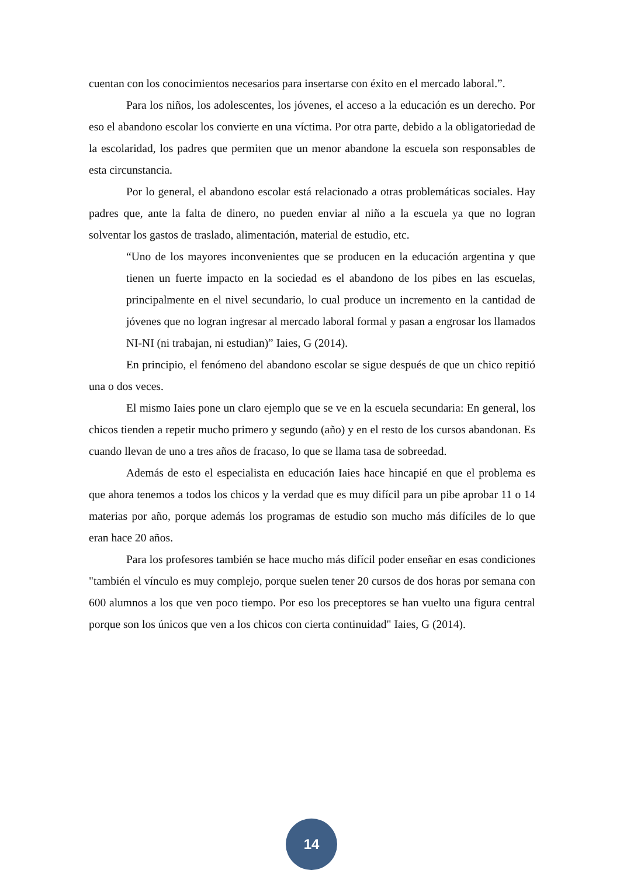cuentan con los conocimientos necesarios para insertarse con éxito en el mercado laboral.”.
Para los niños, los adolescentes, los jóvenes, el acceso a la educación es un derecho. Por eso el abandono escolar los convierte en una víctima. Por otra parte, debido a la obligatoriedad de la escolaridad, los padres que permiten que un menor abandone la escuela son responsables de esta circunstancia.
Por lo general, el abandono escolar está relacionado a otras problemáticas sociales. Hay padres que, ante la falta de dinero, no pueden enviar al niño a la escuela ya que no logran solventar los gastos de traslado, alimentación, material de estudio, etc.
“Uno de los mayores inconvenientes que se producen en la educación argentina y que tienen un fuerte impacto en la sociedad es el abandono de los pibes en las escuelas, principalmente en el nivel secundario, lo cual produce un incremento en la cantidad de jóvenes que no logran ingresar al mercado laboral formal y pasan a engrosar los llamados NI-NI (ni trabajan, ni estudian)” Iaies, G (2014).
En principio, el fenómeno del abandono escolar se sigue después de que un chico repitió una o dos veces.
El mismo Iaies pone un claro ejemplo que se ve en la escuela secundaria: En general, los chicos tienden a repetir mucho primero y segundo (año) y en el resto de los cursos abandonan. Es cuando llevan de uno a tres años de fracaso, lo que se llama tasa de sobreedad.
Además de esto el especialista en educación Iaies hace hincapié en que el problema es que ahora tenemos a todos los chicos y la verdad que es muy difícil para un pibe aprobar 11 o 14 materias por año, porque además los programas de estudio son mucho más difíciles de lo que eran hace 20 años.
Para los profesores también se hace mucho más difícil poder enseñar en esas condiciones "también el vínculo es muy complejo, porque suelen tener 20 cursos de dos horas por semana con 600 alumnos a los que ven poco tiempo. Por eso los preceptores se han vuelto una figura central porque son los únicos que ven a los chicos con cierta continuidad" Iaies, G (2014).
14